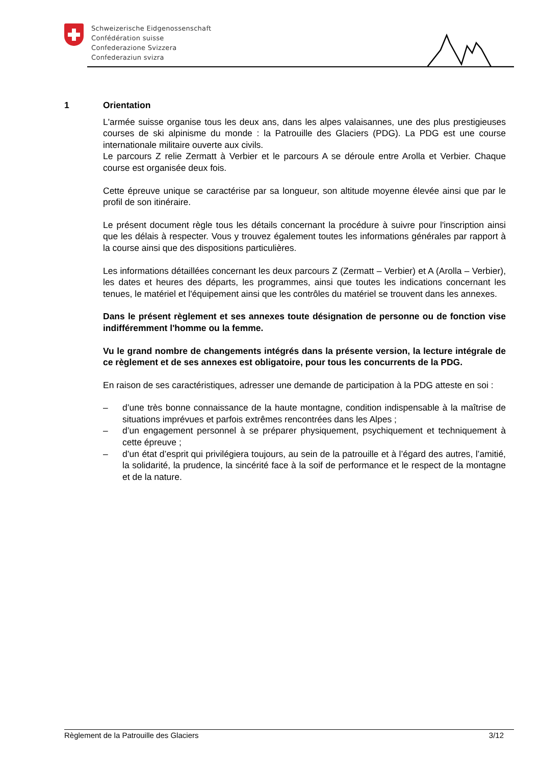Schweizerische Eidgenossenschaft
Confédération suisse
Confederazione Svizzera
Confederaziun svizra
1 Orientation
L'armée suisse organise tous les deux ans, dans les alpes valaisannes, une des plus prestigieuses courses de ski alpinisme du monde : la Patrouille des Glaciers (PDG). La PDG est une course internationale militaire ouverte aux civils.
Le parcours Z relie Zermatt à Verbier et le parcours A se déroule entre Arolla et Verbier. Chaque course est organisée deux fois.
Cette épreuve unique se caractérise par sa longueur, son altitude moyenne élevée ainsi que par le profil de son itinéraire.
Le présent document règle tous les détails concernant la procédure à suivre pour l'inscription ainsi que les délais à respecter. Vous y trouvez également toutes les informations générales par rapport à la course ainsi que des dispositions particulières.
Les informations détaillées concernant les deux parcours Z (Zermatt – Verbier) et A (Arolla – Verbier), les dates et heures des départs, les programmes, ainsi que toutes les indications concernant les tenues, le matériel et l'équipement ainsi que les contrôles du matériel se trouvent dans les annexes.
Dans le présent règlement et ses annexes toute désignation de personne ou de fonction vise indifféremment l'homme ou la femme.
Vu le grand nombre de changements intégrés dans la présente version, la lecture intégrale de ce règlement et de ses annexes est obligatoire, pour tous les concurrents de la PDG.
En raison de ses caractéristiques, adresser une demande de participation à la PDG atteste en soi :
– d’une très bonne connaissance de la haute montagne, condition indispensable à la maîtrise de situations imprévues et parfois extrêmes rencontrées dans les Alpes ;
– d’un engagement personnel à se préparer physiquement, psychiquement et techniquement à cette épreuve ;
– d’un état d’esprit qui privilégiera toujours, au sein de la patrouille et à l’égard des autres, l’amitié, la solidarité, la prudence, la sincérité face à la soif de performance et le respect de la montagne et de la nature.
Règlement de la Patrouille des Glaciers 3/12